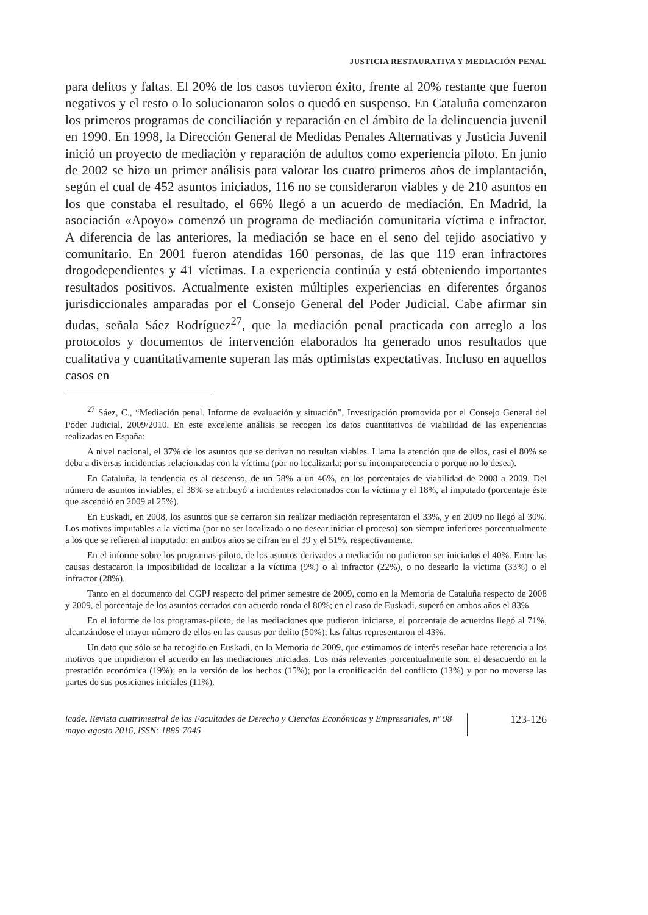JUSTICIA RESTAURATIVA Y MEDIACIÓN PENAL
para delitos y faltas. El 20% de los casos tuvieron éxito, frente al 20% restante que fueron negativos y el resto o lo solucionaron solos o quedó en suspenso. En Cataluña comenzaron los primeros programas de conciliación y reparación en el ámbito de la delincuencia juvenil en 1990. En 1998, la Dirección General de Medidas Penales Alternativas y Justicia Juvenil inició un proyecto de mediación y reparación de adultos como experiencia piloto. En junio de 2002 se hizo un primer análisis para valorar los cuatro primeros años de implantación, según el cual de 452 asuntos iniciados, 116 no se consideraron viables y de 210 asuntos en los que constaba el resultado, el 66% llegó a un acuerdo de mediación. En Madrid, la asociación «Apoyo» comenzó un programa de mediación comunitaria víctima e infractor. A diferencia de las anteriores, la mediación se hace en el seno del tejido asociativo y comunitario. En 2001 fueron atendidas 160 personas, de las que 119 eran infractores drogodependientes y 41 víctimas. La experiencia continúa y está obteniendo importantes resultados positivos. Actualmente existen múltiples experiencias en diferentes órganos jurisdiccionales amparadas por el Consejo General del Poder Judicial. Cabe afirmar sin dudas, señala Sáez Rodríguez<sup>27</sup>, que la mediación penal practicada con arreglo a los protocolos y documentos de intervención elaborados ha generado unos resultados que cualitativa y cuantitativamente superan las más optimistas expectativas. Incluso en aquellos casos en
<sup>27</sup> Sáez, C., “Mediación penal. Informe de evaluación y situación”, Investigación promovida por el Consejo General del Poder Judicial, 2009/2010. En este excelente análisis se recogen los datos cuantitativos de viabilidad de las experiencias realizadas en España:
A nivel nacional, el 37% de los asuntos que se derivan no resultan viables. Llama la atención que de ellos, casi el 80% se deba a diversas incidencias relacionadas con la víctima (por no localizarla; por su incomparecencia o porque no lo desea).
En Cataluña, la tendencia es al descenso, de un 58% a un 46%, en los porcentajes de viabilidad de 2008 a 2009. Del número de asuntos inviables, el 38% se atribuyó a incidentes relacionados con la víctima y el 18%, al imputado (porcentaje éste que ascendió en 2009 al 25%).
En Euskadi, en 2008, los asuntos que se cerraron sin realizar mediación representaron el 33%, y en 2009 no llegó al 30%. Los motivos imputables a la víctima (por no ser localizada o no desear iniciar el proceso) son siempre inferiores porcentualmente a los que se refieren al imputado: en ambos años se cifran en el 39 y el 51%, respectivamente.
En el informe sobre los programas-piloto, de los asuntos derivados a mediación no pudieron ser iniciados el 40%. Entre las causas destacaron la imposibilidad de localizar a la víctima (9%) o al infractor (22%), o no desearlo la víctima (33%) o el infractor (28%).
Tanto en el documento del CGPJ respecto del primer semestre de 2009, como en la Memoria de Cataluña respecto de 2008 y 2009, el porcentaje de los asuntos cerrados con acuerdo ronda el 80%; en el caso de Euskadi, superó en ambos años el 83%.
En el informe de los programas-piloto, de las mediaciones que pudieron iniciarse, el porcentaje de acuerdos llegó al 71%, alcanzándose el mayor número de ellos en las causas por delito (50%); las faltas representaron el 43%.
Un dato que sólo se ha recogido en Euskadi, en la Memoria de 2009, que estimamos de interés reseñar hace referencia a los motivos que impidieron el acuerdo en las mediaciones iniciadas. Los más relevantes porcentualmente son: el desacuerdo en la prestación económica (19%); en la versión de los hechos (15%); por la cronificación del conflicto (13%) y por no moverse las partes de sus posiciones iniciales (11%).
icade. Revista cuatrimestral de las Facultades de Derecho y Ciencias Económicas y Empresariales, nº 98 mayo-agosto 2016, ISSN: 1889-7045
123-126